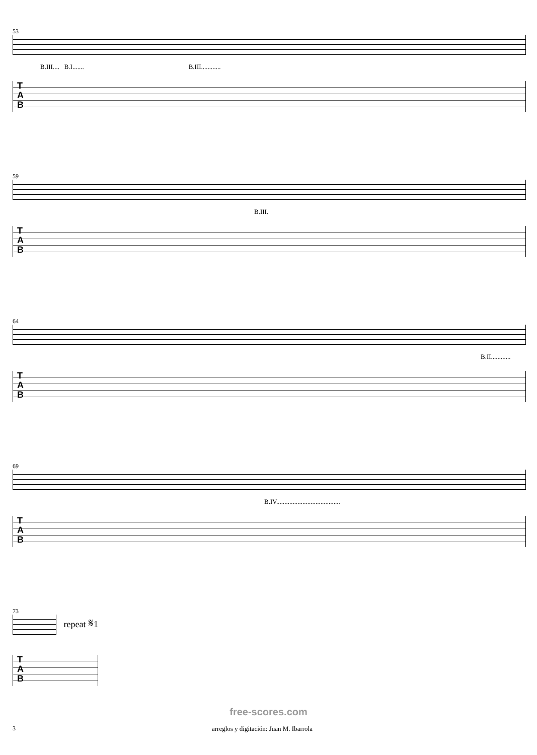53
B.III.... B.I....... B.III............
T
A
B
59
B.III.
T
A
B
64
B.II............
T
A
B
69
B.IV.......................................
T
A
B
73
repeat 𝄋1
T
A
B
free-scores.com
3 arreglos y digitación: Juan M. Ibarrola